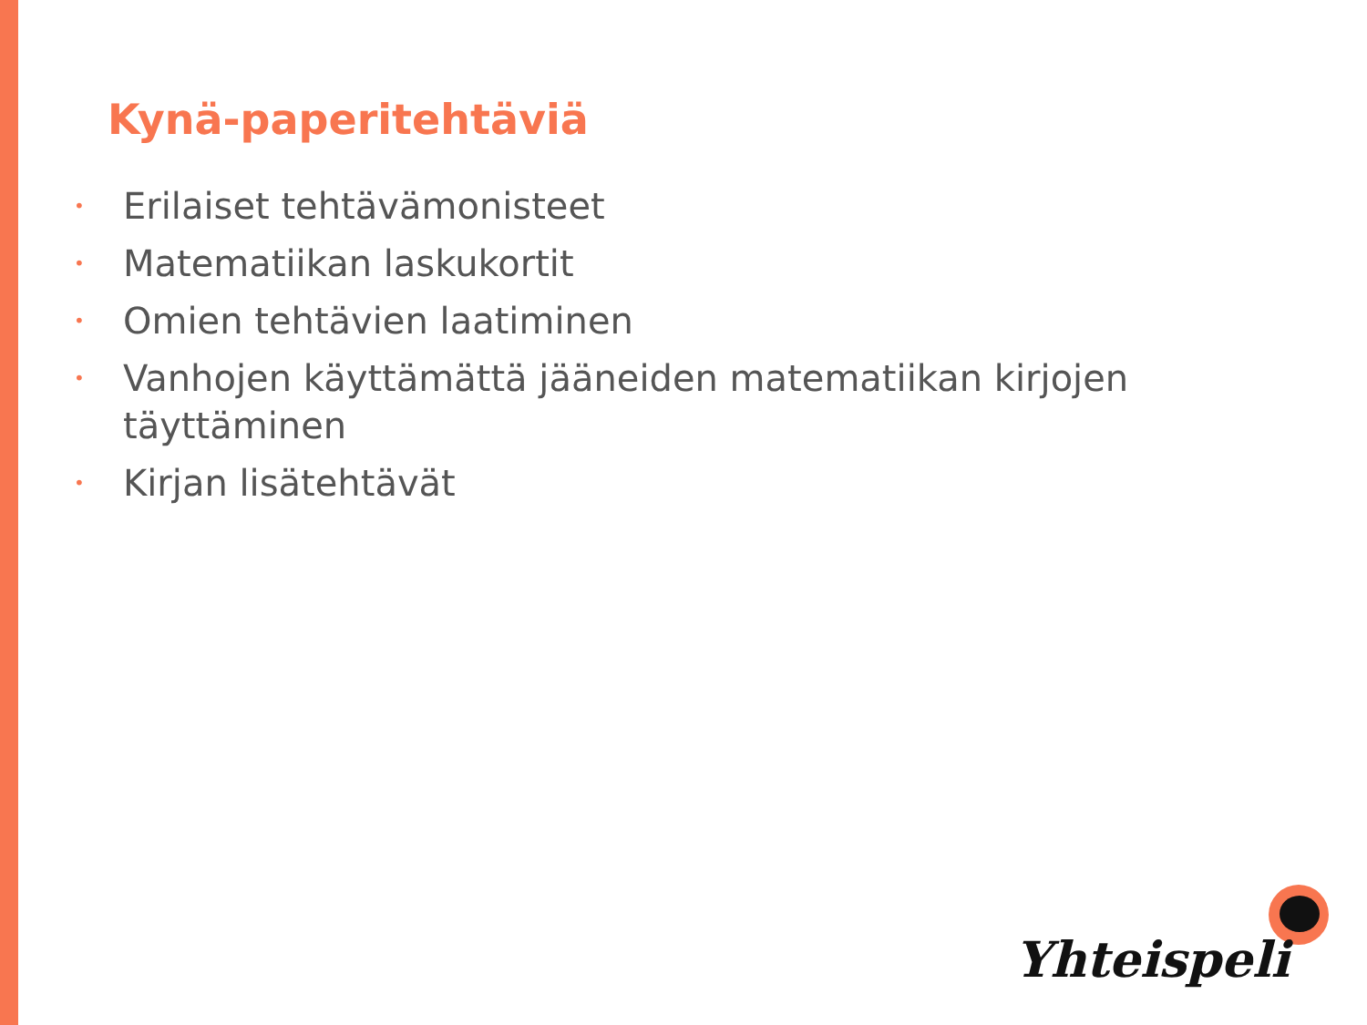Kynä-paperitehtäviä
•
Erilaiset tehtävämonisteet
•
Matematiikan laskukortit
•
Omien tehtävien laatiminen
•
Vanhojen käyttämättä jääneiden matematiikan kirjojen täyttäminen
•
Kirjan lisätehtävät
Yhteispeli